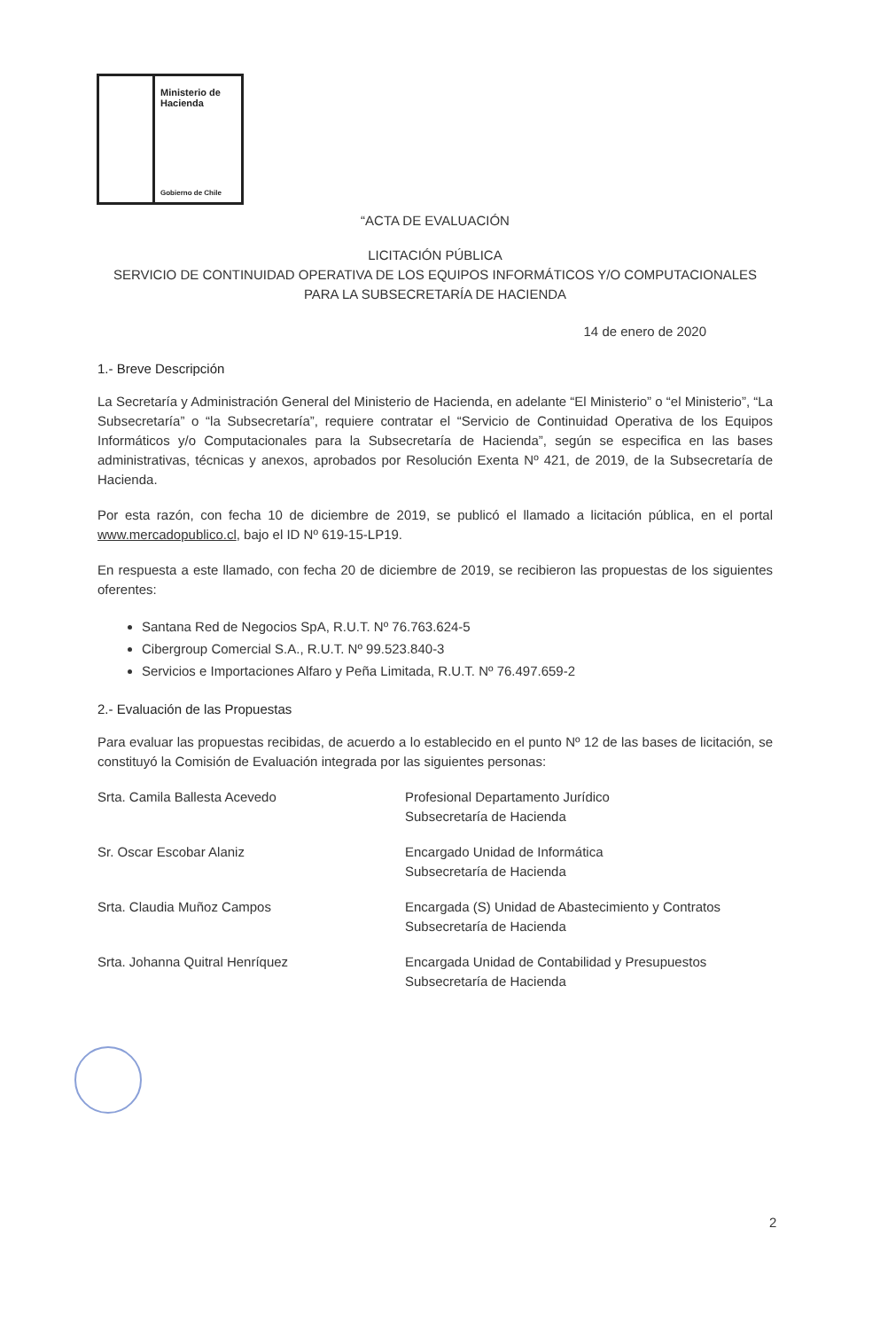Ministerio de
Hacienda
Gobierno de Chile
“ACTA DE EVALUACIÓN
LICITACIÓN PÚBLICA
SERVICIO DE CONTINUIDAD OPERATIVA DE LOS EQUIPOS INFORMÁTICOS Y/O COMPUTACIONALES PARA LA SUBSECRETARÍA DE HACIENDA
14 de enero de 2020
1.- Breve Descripción
La Secretaría y Administración General del Ministerio de Hacienda, en adelante “El Ministerio” o “el Ministerio”, “La Subsecretaría” o “la Subsecretaría”, requiere contratar el “Servicio de Continuidad Operativa de los Equipos Informáticos y/o Computacionales para la Subsecretaría de Hacienda”, según se especifica en las bases administrativas, técnicas y anexos, aprobados por Resolución Exenta Nº 421, de 2019, de la Subsecretaría de Hacienda.
Por esta razón, con fecha 10 de diciembre de 2019, se publicó el llamado a licitación pública, en el portal www.mercadopublico.cl, bajo el ID Nº 619-15-LP19.
En respuesta a este llamado, con fecha 20 de diciembre de 2019, se recibieron las propuestas de los siguientes oferentes:
Santana Red de Negocios SpA, R.U.T. Nº 76.763.624-5
Cibergroup Comercial S.A., R.U.T. Nº 99.523.840-3
Servicios e Importaciones Alfaro y Peña Limitada, R.U.T. Nº 76.497.659-2
2.- Evaluación de las Propuestas
Para evaluar las propuestas recibidas, de acuerdo a lo establecido en el punto Nº 12 de las bases de licitación, se constituyó la Comisión de Evaluación integrada por las siguientes personas:
Srta. Camila Ballesta Acevedo Profesional Departamento Jurídico
Subsecretaría de Hacienda
Sr. Oscar Escobar Alaniz Encargado Unidad de Informática
Subsecretaría de Hacienda
Srta. Claudia Muñoz Campos Encargada (S) Unidad de Abastecimiento y Contratos
Subsecretaría de Hacienda
Srta. Johanna Quitral Henríquez Encargada Unidad de Contabilidad y Presupuestos
Subsecretaría de Hacienda
2